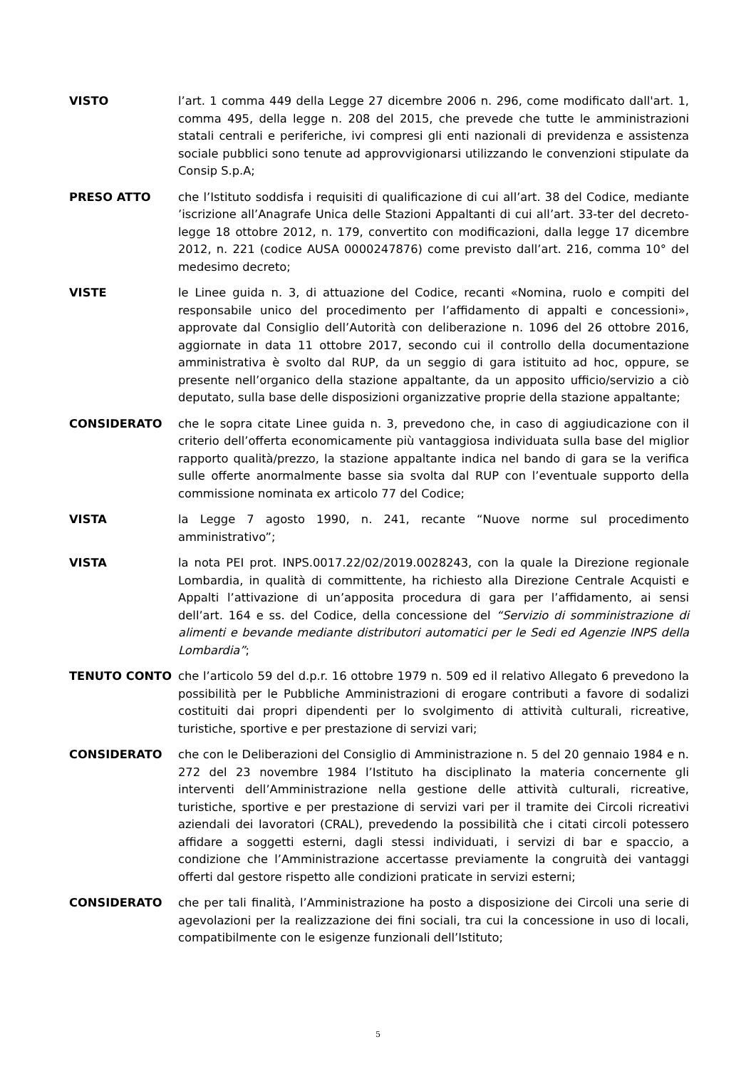VISTO l’art. 1 comma 449 della Legge 27 dicembre 2006 n. 296, come modificato dall'art. 1, comma 495, della legge n. 208 del 2015, che prevede che tutte le amministrazioni statali centrali e periferiche, ivi compresi gli enti nazionali di previdenza e assistenza sociale pubblici sono tenute ad approvvigionarsi utilizzando le convenzioni stipulate da Consip S.p.A;
PRESO ATTO che l’Istituto soddisfa i requisiti di qualificazione di cui all’art. 38 del Codice, mediante ’iscrizione all’Anagrafe Unica delle Stazioni Appaltanti di cui all’art. 33-ter del decreto-legge 18 ottobre 2012, n. 179, convertito con modificazioni, dalla legge 17 dicembre 2012, n. 221 (codice AUSA 0000247876) come previsto dall’art. 216, comma 10° del medesimo decreto;
VISTE le Linee guida n. 3, di attuazione del Codice, recanti «Nomina, ruolo e compiti del responsabile unico del procedimento per l’affidamento di appalti e concessioni», approvate dal Consiglio dell’Autorità con deliberazione n. 1096 del 26 ottobre 2016, aggiornate in data 11 ottobre 2017, secondo cui il controllo della documentazione amministrativa è svolto dal RUP, da un seggio di gara istituito ad hoc, oppure, se presente nell’organico della stazione appaltante, da un apposito ufficio/servizio a ciò deputato, sulla base delle disposizioni organizzative proprie della stazione appaltante;
CONSIDERATO che le sopra citate Linee guida n. 3, prevedono che, in caso di aggiudicazione con il criterio dell’offerta economicamente più vantaggiosa individuata sulla base del miglior rapporto qualità/prezzo, la stazione appaltante indica nel bando di gara se la verifica sulle offerte anormalmente basse sia svolta dal RUP con l’eventuale supporto della commissione nominata ex articolo 77 del Codice;
VISTA la Legge 7 agosto 1990, n. 241, recante “Nuove norme sul procedimento amministrativo”;
VISTA la nota PEI prot. INPS.0017.22/02/2019.0028243, con la quale la Direzione regionale Lombardia, in qualità di committente, ha richiesto alla Direzione Centrale Acquisti e Appalti l’attivazione di un’apposita procedura di gara per l’affidamento, ai sensi dell’art. 164 e ss. del Codice, della concessione del “Servizio di somministrazione di alimenti e bevande mediante distributori automatici per le Sedi ed Agenzie INPS della Lombardia”;
TENUTO CONTO che l’articolo 59 del d.p.r. 16 ottobre 1979 n. 509 ed il relativo Allegato 6 prevedono la possibilità per le Pubbliche Amministrazioni di erogare contributi a favore di sodalizi costituiti dai propri dipendenti per lo svolgimento di attività culturali, ricreative, turistiche, sportive e per prestazione di servizi vari;
CONSIDERATO che con le Deliberazioni del Consiglio di Amministrazione n. 5 del 20 gennaio 1984 e n. 272 del 23 novembre 1984 l’Istituto ha disciplinato la materia concernente gli interventi dell’Amministrazione nella gestione delle attività culturali, ricreative, turistiche, sportive e per prestazione di servizi vari per il tramite dei Circoli ricreativi aziendali dei lavoratori (CRAL), prevedendo la possibilità che i citati circoli potessero affidare a soggetti esterni, dagli stessi individuati, i servizi di bar e spaccio, a condizione che l’Amministrazione accertasse previamente la congruità dei vantaggi offerti dal gestore rispetto alle condizioni praticate in servizi esterni;
CONSIDERATO che per tali finalità, l’Amministrazione ha posto a disposizione dei Circoli una serie di agevolazioni per la realizzazione dei fini sociali, tra cui la concessione in uso di locali, compatibilmente con le esigenze funzionali dell’Istituto;
5